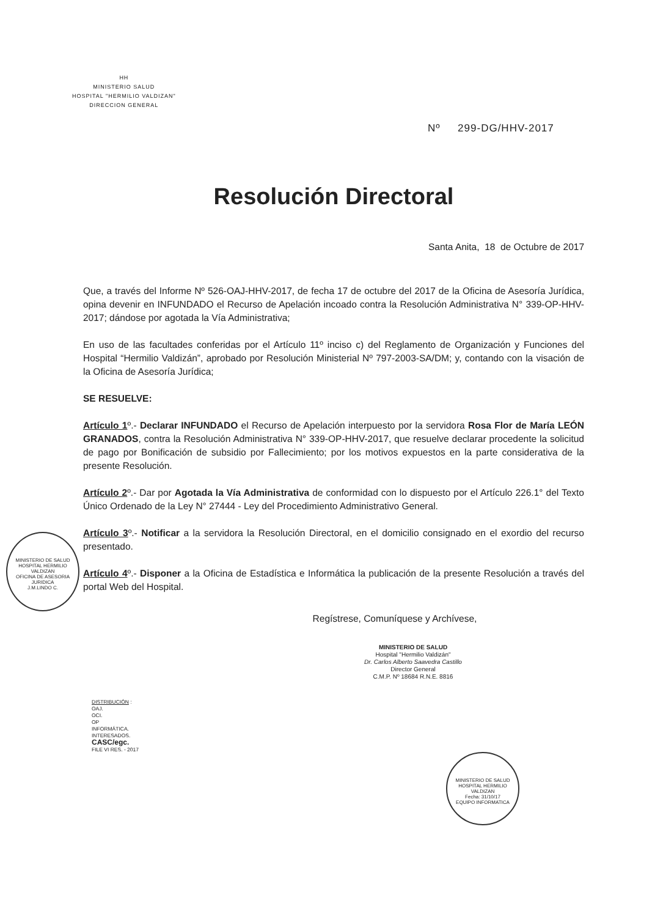HH
MINISTERIO SALUD
HOSPITAL "HERMILIO VALDIZAN"
DIRECCION GENERAL
Nº 299-DG/HHV-2017
Resolución Directoral
Santa Anita, 18 de Octubre de 2017
Que, a través del Informe Nº 526-OAJ-HHV-2017, de fecha 17 de octubre del 2017 de la Oficina de Asesoría Jurídica, opina devenir en INFUNDADO el Recurso de Apelación incoado contra la Resolución Administrativa N° 339-OP-HHV-2017; dándose por agotada la Vía Administrativa;
En uso de las facultades conferidas por el Artículo 11º inciso c) del Reglamento de Organización y Funciones del Hospital “Hermilio Valdizán”, aprobado por Resolución Ministerial Nº 797-2003-SA/DM; y, contando con la visación de la Oficina de Asesoría Jurídica;
SE RESUELVE:
Artículo 1º.- Declarar INFUNDADO el Recurso de Apelación interpuesto por la servidora Rosa Flor de María LEÓN GRANADOS, contra la Resolución Administrativa N° 339-OP-HHV-2017, que resuelve declarar procedente la solicitud de pago por Bonificación de subsidio por Fallecimiento; por los motivos expuestos en la parte considerativa de la presente Resolución.
Artículo 2º.- Dar por Agotada la Vía Administrativa de conformidad con lo dispuesto por el Artículo 226.1° del Texto Único Ordenado de la Ley N° 27444 - Ley del Procedimiento Administrativo General.
Artículo 3º.- Notificar a la servidora la Resolución Directoral, en el domicilio consignado en el exordio del recurso presentado.
Artículo 4º.- Disponer a la Oficina de Estadística e Informática la publicación de la presente Resolución a través del portal Web del Hospital.
Regístrese, Comuníquese y Archívese,
MINISTERIO DE SALUD
Hospital "Hermilio Valdizán"
Dr. Carlos Alberto Saavedra Castillo
Director General
C.M.P. Nº 18684 R.N.E. 8816
DISTRIBUCIÓN :
OAJ.
OCI.
OP
INFORMÁTICA.
INTERESADOS.
CASC/egc.
FILE VI RES. - 2017
MINISTERIO DE SALUD HOSPITAL HERMILIO VALDIZAN
OFICINA DE ASESORIA JURIDICA
J.M.LINDO C.
MINISTERIO DE SALUD HOSPITAL HERMILIO VALDIZAN
Fecha: 31/10/17
EQUIPO INFORMATICA